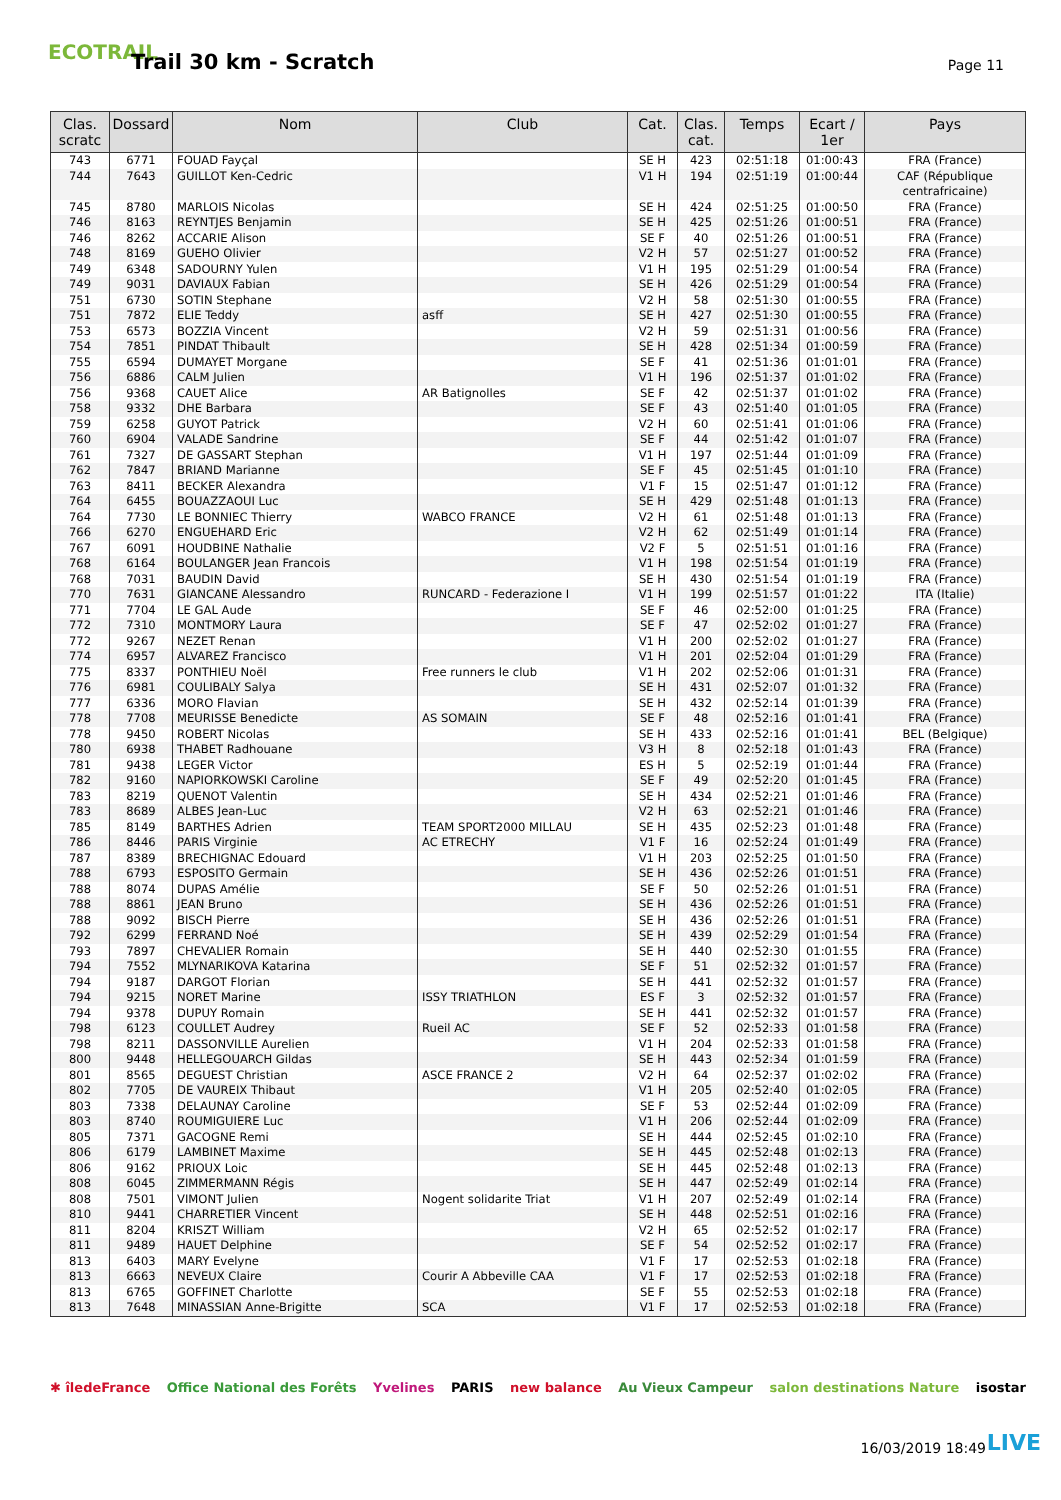ECOTRAIL Trail 30 km - Scratch Page 11
| Clas. scratc | Dossard | Nom | Club | Cat. | Clas. cat. | Temps | Ecart / 1er | Pays |
| --- | --- | --- | --- | --- | --- | --- | --- | --- |
| 743 | 6771 | FOUAD Fayçal | | SE H | 423 | 02:51:18 | 01:00:43 | FRA (France) |
| 744 | 7643 | GUILLOT Ken-Cedric | | V1 H | 194 | 02:51:19 | 01:00:44 | CAF (République centrafricaine) |
| 745 | 8780 | MARLOIS Nicolas | | SE H | 424 | 02:51:25 | 01:00:50 | FRA (France) |
| 746 | 8163 | REYNTJES Benjamin | | SE H | 425 | 02:51:26 | 01:00:51 | FRA (France) |
| 746 | 8262 | ACCARIE Alison | | SE F | 40 | 02:51:26 | 01:00:51 | FRA (France) |
| 748 | 8169 | GUEHO Olivier | | V2 H | 57 | 02:51:27 | 01:00:52 | FRA (France) |
| 749 | 6348 | SADOURNY Yulen | | V1 H | 195 | 02:51:29 | 01:00:54 | FRA (France) |
| 749 | 9031 | DAVIAUX Fabian | | SE H | 426 | 02:51:29 | 01:00:54 | FRA (France) |
| 751 | 6730 | SOTIN Stephane | | V2 H | 58 | 02:51:30 | 01:00:55 | FRA (France) |
| 751 | 7872 | ELIE Teddy | asff | SE H | 427 | 02:51:30 | 01:00:55 | FRA (France) |
| 753 | 6573 | BOZZIA Vincent | | V2 H | 59 | 02:51:31 | 01:00:56 | FRA (France) |
| 754 | 7851 | PINDAT Thibault | | SE H | 428 | 02:51:34 | 01:00:59 | FRA (France) |
| 755 | 6594 | DUMAYET Morgane | | SE F | 41 | 02:51:36 | 01:01:01 | FRA (France) |
| 756 | 6886 | CALM Julien | | V1 H | 196 | 02:51:37 | 01:01:02 | FRA (France) |
| 756 | 9368 | CAUET Alice | AR Batignolles | SE F | 42 | 02:51:37 | 01:01:02 | FRA (France) |
| 758 | 9332 | DHE Barbara | | SE F | 43 | 02:51:40 | 01:01:05 | FRA (France) |
| 759 | 6258 | GUYOT Patrick | | V2 H | 60 | 02:51:41 | 01:01:06 | FRA (France) |
| 760 | 6904 | VALADE Sandrine | | SE F | 44 | 02:51:42 | 01:01:07 | FRA (France) |
| 761 | 7327 | DE GASSART Stephan | | V1 H | 197 | 02:51:44 | 01:01:09 | FRA (France) |
| 762 | 7847 | BRIAND Marianne | | SE F | 45 | 02:51:45 | 01:01:10 | FRA (France) |
| 763 | 8411 | BECKER Alexandra | | V1 F | 15 | 02:51:47 | 01:01:12 | FRA (France) |
| 764 | 6455 | BOUAZZAOUI Luc | | SE H | 429 | 02:51:48 | 01:01:13 | FRA (France) |
| 764 | 7730 | LE BONNIEC Thierry | WABCO FRANCE | V2 H | 61 | 02:51:48 | 01:01:13 | FRA (France) |
| 766 | 6270 | ENGUEHARD Eric | | V2 H | 62 | 02:51:49 | 01:01:14 | FRA (France) |
| 767 | 6091 | HOUDBINE Nathalie | | V2 F | 5 | 02:51:51 | 01:01:16 | FRA (France) |
| 768 | 6164 | BOULANGER Jean Francois | | V1 H | 198 | 02:51:54 | 01:01:19 | FRA (France) |
| 768 | 7031 | BAUDIN David | | SE H | 430 | 02:51:54 | 01:01:19 | FRA (France) |
| 770 | 7631 | GIANCANE Alessandro | RUNCARD - Federazione I | V1 H | 199 | 02:51:57 | 01:01:22 | ITA (Italie) |
| 771 | 7704 | LE GAL Aude | | SE F | 46 | 02:52:00 | 01:01:25 | FRA (France) |
| 772 | 7310 | MONTMORY Laura | | SE F | 47 | 02:52:02 | 01:01:27 | FRA (France) |
| 772 | 9267 | NEZET Renan | | V1 H | 200 | 02:52:02 | 01:01:27 | FRA (France) |
| 774 | 6957 | ALVAREZ Francisco | | V1 H | 201 | 02:52:04 | 01:01:29 | FRA (France) |
| 775 | 8337 | PONTHIEU Noël | Free runners le club | V1 H | 202 | 02:52:06 | 01:01:31 | FRA (France) |
| 776 | 6981 | COULIBALY Salya | | SE H | 431 | 02:52:07 | 01:01:32 | FRA (France) |
| 777 | 6336 | MORO Flavian | | SE H | 432 | 02:52:14 | 01:01:39 | FRA (France) |
| 778 | 7708 | MEURISSE Benedicte | AS SOMAIN | SE F | 48 | 02:52:16 | 01:01:41 | FRA (France) |
| 778 | 9450 | ROBERT Nicolas | | SE H | 433 | 02:52:16 | 01:01:41 | BEL (Belgique) |
| 780 | 6938 | THABET Radhouane | | V3 H | 8 | 02:52:18 | 01:01:43 | FRA (France) |
| 781 | 9438 | LEGER Victor | | ES H | 5 | 02:52:19 | 01:01:44 | FRA (France) |
| 782 | 9160 | NAPIORKOWSKI Caroline | | SE F | 49 | 02:52:20 | 01:01:45 | FRA (France) |
| 783 | 8219 | QUENOT Valentin | | SE H | 434 | 02:52:21 | 01:01:46 | FRA (France) |
| 783 | 8689 | ALBES Jean-Luc | | V2 H | 63 | 02:52:21 | 01:01:46 | FRA (France) |
| 785 | 8149 | BARTHES Adrien | TEAM SPORT2000 MILLAU | SE H | 435 | 02:52:23 | 01:01:48 | FRA (France) |
| 786 | 8446 | PARIS Virginie | AC ETRECHY | V1 F | 16 | 02:52:24 | 01:01:49 | FRA (France) |
| 787 | 8389 | BRECHIGNAC Edouard | | V1 H | 203 | 02:52:25 | 01:01:50 | FRA (France) |
| 788 | 6793 | ESPOSITO Germain | | SE H | 436 | 02:52:26 | 01:01:51 | FRA (France) |
| 788 | 8074 | DUPAS Amélie | | SE F | 50 | 02:52:26 | 01:01:51 | FRA (France) |
| 788 | 8861 | JEAN Bruno | | SE H | 436 | 02:52:26 | 01:01:51 | FRA (France) |
| 788 | 9092 | BISCH Pierre | | SE H | 436 | 02:52:26 | 01:01:51 | FRA (France) |
| 792 | 6299 | FERRAND Noé | | SE H | 439 | 02:52:29 | 01:01:54 | FRA (France) |
| 793 | 7897 | CHEVALIER Romain | | SE H | 440 | 02:52:30 | 01:01:55 | FRA (France) |
| 794 | 7552 | MLYNARIKOVA Katarina | | SE F | 51 | 02:52:32 | 01:01:57 | FRA (France) |
| 794 | 9187 | DARGOT Florian | | SE H | 441 | 02:52:32 | 01:01:57 | FRA (France) |
| 794 | 9215 | NORET Marine | ISSY TRIATHLON | ES F | 3 | 02:52:32 | 01:01:57 | FRA (France) |
| 794 | 9378 | DUPUY Romain | | SE H | 441 | 02:52:32 | 01:01:57 | FRA (France) |
| 798 | 6123 | COULLET Audrey | Rueil AC | SE F | 52 | 02:52:33 | 01:01:58 | FRA (France) |
| 798 | 8211 | DASSONVILLE Aurelien | | V1 H | 204 | 02:52:33 | 01:01:58 | FRA (France) |
| 800 | 9448 | HELLEGOUARCH Gildas | | SE H | 443 | 02:52:34 | 01:01:59 | FRA (France) |
| 801 | 8565 | DEGUEST Christian | ASCE FRANCE 2 | V2 H | 64 | 02:52:37 | 01:02:02 | FRA (France) |
| 802 | 7705 | DE VAUREIX Thibaut | | V1 H | 205 | 02:52:40 | 01:02:05 | FRA (France) |
| 803 | 7338 | DELAUNAY Caroline | | SE F | 53 | 02:52:44 | 01:02:09 | FRA (France) |
| 803 | 8740 | ROUMIGUIERE Luc | | V1 H | 206 | 02:52:44 | 01:02:09 | FRA (France) |
| 805 | 7371 | GACOGNE Remi | | SE H | 444 | 02:52:45 | 01:02:10 | FRA (France) |
| 806 | 6179 | LAMBINET Maxime | | SE H | 445 | 02:52:48 | 01:02:13 | FRA (France) |
| 806 | 9162 | PRIOUX Loic | | SE H | 445 | 02:52:48 | 01:02:13 | FRA (France) |
| 808 | 6045 | ZIMMERMANN Régis | | SE H | 447 | 02:52:49 | 01:02:14 | FRA (France) |
| 808 | 7501 | VIMONT Julien | Nogent solidarite Triat | V1 H | 207 | 02:52:49 | 01:02:14 | FRA (France) |
| 810 | 9441 | CHARRETIER Vincent | | SE H | 448 | 02:52:51 | 01:02:16 | FRA (France) |
| 811 | 8204 | KRISZT William | | V2 H | 65 | 02:52:52 | 01:02:17 | FRA (France) |
| 811 | 9489 | HAUET Delphine | | SE F | 54 | 02:52:52 | 01:02:17 | FRA (France) |
| 813 | 6403 | MARY Evelyne | | V1 F | 17 | 02:52:53 | 01:02:18 | FRA (France) |
| 813 | 6663 | NEVEUX Claire | Courir A Abbeville CAA | V1 F | 17 | 02:52:53 | 01:02:18 | FRA (France) |
| 813 | 6765 | GOFFINET Charlotte | | SE F | 55 | 02:52:53 | 01:02:18 | FRA (France) |
| 813 | 7648 | MINASSIAN Anne-Brigitte | SCA | V1 F | 17 | 02:52:53 | 01:02:18 | FRA (France) |
✱ îledeFrance Office National des Forêts Yvelines PARIS new balance Au Vieux Campeur salon destinations Nature isostar
16/03/2019 18:49 LIVE